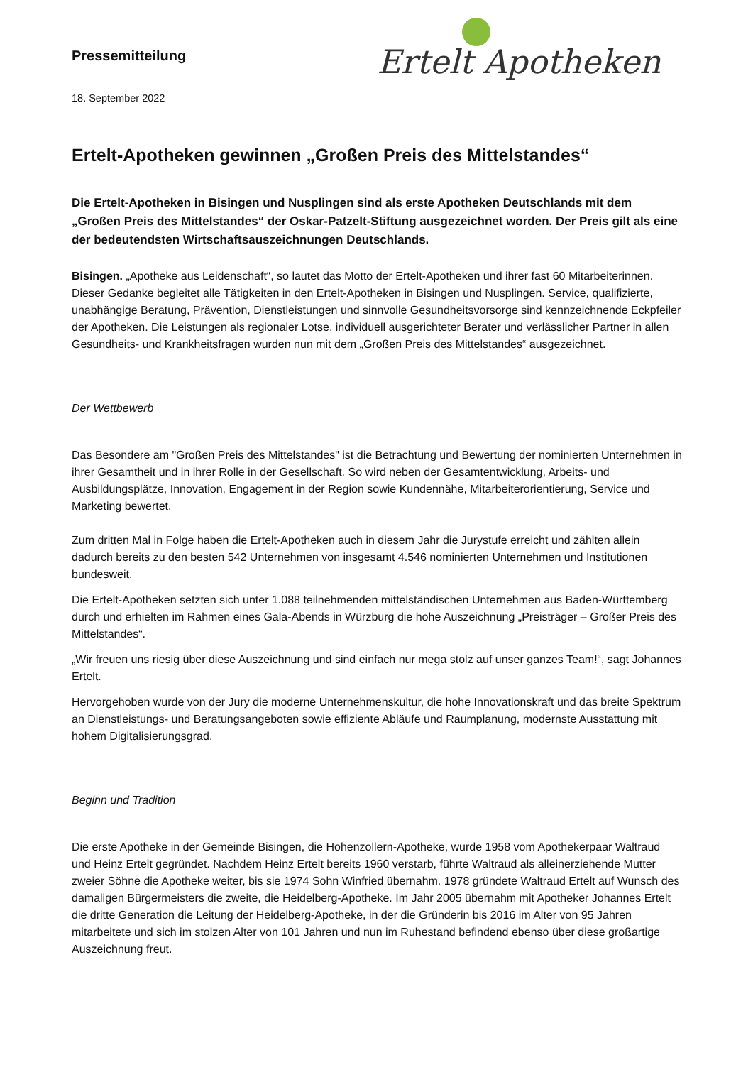Pressemitteilung
18. September 2022
Ertelt Apotheken
Ertelt-Apotheken gewinnen „Großen Preis des Mittelstandes“
Die Ertelt-Apotheken in Bisingen und Nusplingen sind als erste Apotheken Deutschlands mit dem „Großen Preis des Mittelstandes“ der Oskar-Patzelt-Stiftung ausgezeichnet worden. Der Preis gilt als eine der bedeutendsten Wirtschaftsauszeichnungen Deutschlands.
Bisingen. „Apotheke aus Leidenschaft“, so lautet das Motto der Ertelt-Apotheken und ihrer fast 60 Mitarbeiterinnen. Dieser Gedanke begleitet alle Tätigkeiten in den Ertelt-Apotheken in Bisingen und Nusplingen. Service, qualifizierte, unabhängige Beratung, Prävention, Dienstleistungen und sinnvolle Gesundheitsvorsorge sind kennzeichnende Eckpfeiler der Apotheken. Die Leistungen als regionaler Lotse, individuell ausgerichteter Berater und verlässlicher Partner in allen Gesundheits- und Krankheitsfragen wurden nun mit dem „Großen Preis des Mittelstandes“ ausgezeichnet.
Der Wettbewerb
Das Besondere am "Großen Preis des Mittelstandes" ist die Betrachtung und Bewertung der nominierten Unternehmen in ihrer Gesamtheit und in ihrer Rolle in der Gesellschaft. So wird neben der Gesamtentwicklung, Arbeits- und Ausbildungsplätze, Innovation, Engagement in der Region sowie Kundennähe, Mitarbeiterorientierung, Service und Marketing bewertet.
Zum dritten Mal in Folge haben die Ertelt-Apotheken auch in diesem Jahr die Jurystufe erreicht und zählten allein dadurch bereits zu den besten 542 Unternehmen von insgesamt 4.546 nominierten Unternehmen und Institutionen bundesweit.
Die Ertelt-Apotheken setzten sich unter 1.088 teilnehmenden mittelständischen Unternehmen aus Baden-Württemberg durch und erhielten im Rahmen eines Gala-Abends in Würzburg die hohe Auszeichnung „Preisträger – Großer Preis des Mittelstandes“.
„Wir freuen uns riesig über diese Auszeichnung und sind einfach nur mega stolz auf unser ganzes Team!“, sagt Johannes Ertelt.
Hervorgehoben wurde von der Jury die moderne Unternehmenskultur, die hohe Innovationskraft und das breite Spektrum an Dienstleistungs- und Beratungsangeboten sowie effiziente Abläufe und Raumplanung, modernste Ausstattung mit hohem Digitalisierungsgrad.
Beginn und Tradition
Die erste Apotheke in der Gemeinde Bisingen, die Hohenzollern-Apotheke, wurde 1958 vom Apothekerpaar Waltraud und Heinz Ertelt gegründet. Nachdem Heinz Ertelt bereits 1960 verstarb, führte Waltraud als alleinerziehende Mutter zweier Söhne die Apotheke weiter, bis sie 1974 Sohn Winfried übernahm. 1978 gründete Waltraud Ertelt auf Wunsch des damaligen Bürgermeisters die zweite, die Heidelberg-Apotheke. Im Jahr 2005 übernahm mit Apotheker Johannes Ertelt die dritte Generation die Leitung der Heidelberg-Apotheke, in der die Gründerin bis 2016 im Alter von 95 Jahren mitarbeitete und sich im stolzen Alter von 101 Jahren und nun im Ruhestand befindend ebenso über diese großartige Auszeichnung freut.